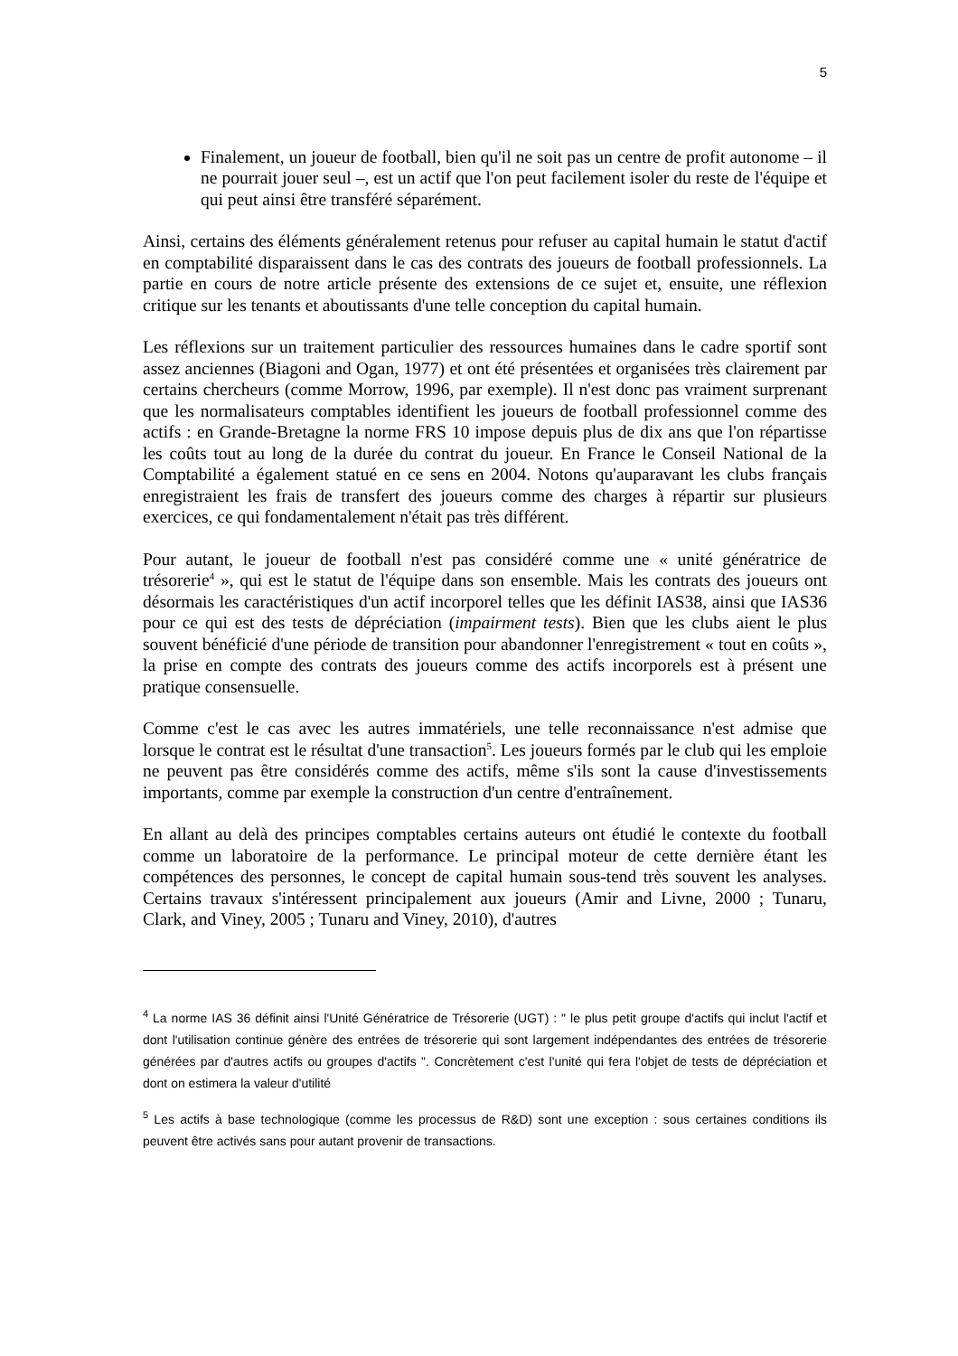5
Finalement, un joueur de football, bien qu'il ne soit pas un centre de profit autonome – il ne pourrait jouer seul –, est un actif que l'on peut facilement isoler du reste de l'équipe et qui peut ainsi être transféré séparément.
Ainsi, certains des éléments généralement retenus pour refuser au capital humain le statut d'actif en comptabilité disparaissent dans le cas des contrats des joueurs de football professionnels. La partie en cours de notre article présente des extensions de ce sujet et, ensuite, une réflexion critique sur les tenants et aboutissants d'une telle conception du capital humain.
Les réflexions sur un traitement particulier des ressources humaines dans le cadre sportif sont assez anciennes (Biagoni and Ogan, 1977) et ont été présentées et organisées très clairement par certains chercheurs (comme Morrow, 1996, par exemple). Il n'est donc pas vraiment surprenant que les normalisateurs comptables identifient les joueurs de football professionnel comme des actifs : en Grande-Bretagne la norme FRS 10 impose depuis plus de dix ans que l'on répartisse les coûts tout au long de la durée du contrat du joueur. En France le Conseil National de la Comptabilité a également statué en ce sens en 2004. Notons qu'auparavant les clubs français enregistraient les frais de transfert des joueurs comme des charges à répartir sur plusieurs exercices, ce qui fondamentalement n'était pas très différent.
Pour autant, le joueur de football n'est pas considéré comme une « unité génératrice de trésorerie<sup>4</sup> », qui est le statut de l'équipe dans son ensemble. Mais les contrats des joueurs ont désormais les caractéristiques d'un actif incorporel telles que les définit IAS38, ainsi que IAS36 pour ce qui est des tests de dépréciation (impairment tests). Bien que les clubs aient le plus souvent bénéficié d'une période de transition pour abandonner l'enregistrement « tout en coûts », la prise en compte des contrats des joueurs comme des actifs incorporels est à présent une pratique consensuelle.
Comme c'est le cas avec les autres immatériels, une telle reconnaissance n'est admise que lorsque le contrat est le résultat d'une transaction<sup>5</sup>. Les joueurs formés par le club qui les emploie ne peuvent pas être considérés comme des actifs, même s'ils sont la cause d'investissements importants, comme par exemple la construction d'un centre d'entraînement.
En allant au delà des principes comptables certains auteurs ont étudié le contexte du football comme un laboratoire de la performance. Le principal moteur de cette dernière étant les compétences des personnes, le concept de capital humain sous-tend très souvent les analyses. Certains travaux s'intéressent principalement aux joueurs (Amir and Livne, 2000 ; Tunaru, Clark, and Viney, 2005 ; Tunaru and Viney, 2010), d'autres
<sup>4</sup> La norme IAS 36 définit ainsi l'Unité Génératrice de Trésorerie (UGT) : " le plus petit groupe d'actifs qui inclut l'actif et dont l'utilisation continue génère des entrées de trésorerie qui sont largement indépendantes des entrées de trésorerie générées par d'autres actifs ou groupes d'actifs ". Concrètement c'est l'unité qui fera l'objet de tests de dépréciation et dont on estimera la valeur d'utilité
<sup>5</sup> Les actifs à base technologique (comme les processus de R&D) sont une exception : sous certaines conditions ils peuvent être activés sans pour autant provenir de transactions.